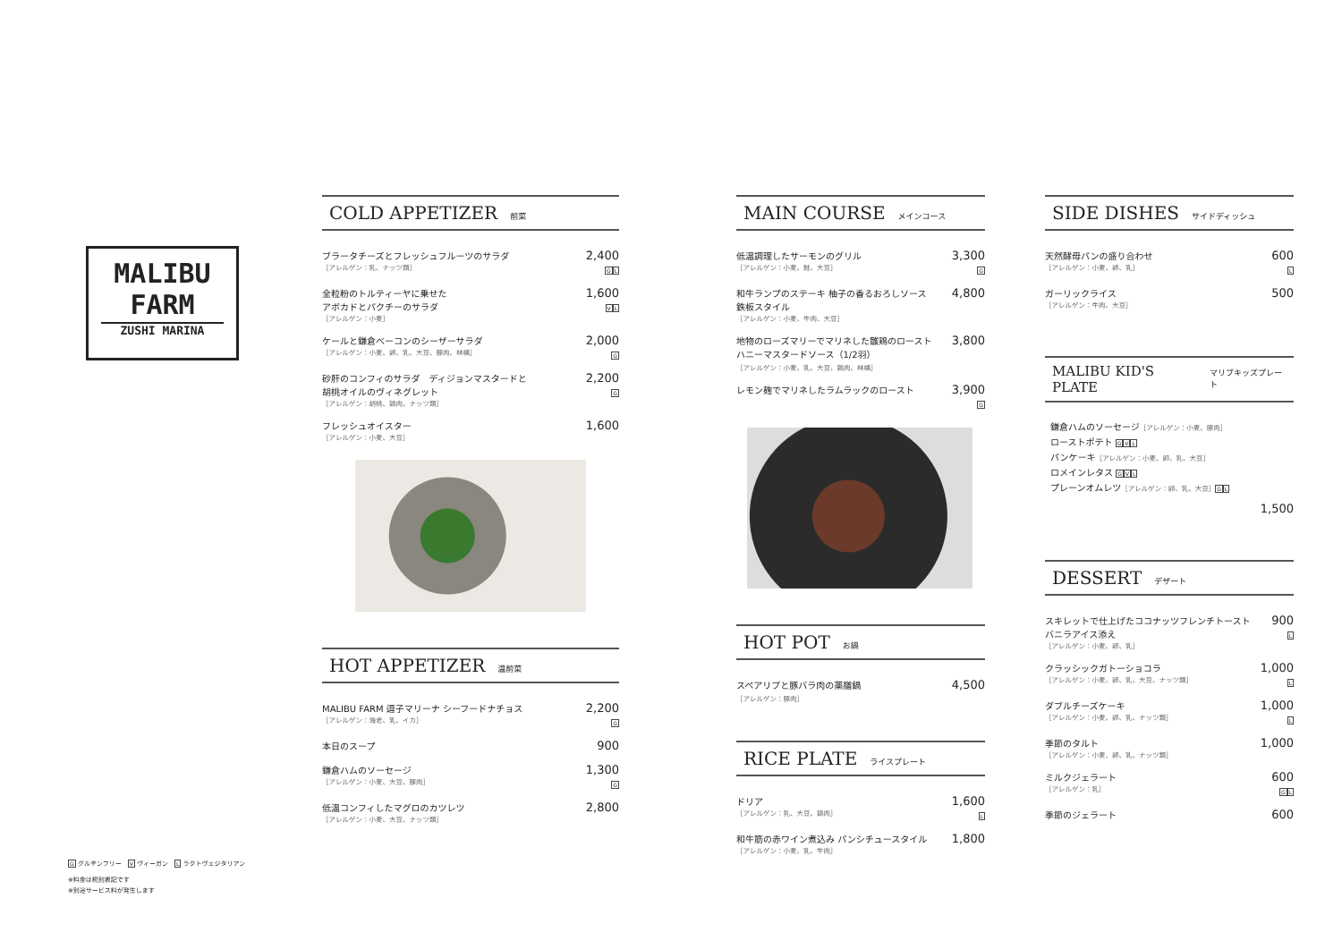MALIBU
FARM
ZUSHI MARINA
COLD APPETIZER 前菜
ブラータチーズとフレッシュフルーツのサラダ
［アレルゲン：乳、ナッツ類］
2,400
GL
全粒粉のトルティーヤに乗せた
アボカドとパクチーのサラダ
［アレルゲン：小麦］
1,600
VL
ケールと鎌倉ベーコンのシーザーサラダ
［アレルゲン：小麦、卵、乳、大豆、豚肉、林檎］
2,000
G
砂肝のコンフィのサラダ　ディジョンマスタードと
胡桃オイルのヴィネグレット
［アレルゲン：胡桃、鶏肉、ナッツ類］
2,200
G
フレッシュオイスター
［アレルゲン：小麦、大豆］
1,600
HOT APPETIZER 温前菜
MALIBU FARM 逗子マリーナ シーフードナチョス
［アレルゲン：海老、乳、イカ］
2,200
G
本日のスープ
900
鎌倉ハムのソーセージ
［アレルゲン：小麦、大豆、豚肉］
1,300
G
低温コンフィしたマグロのカツレツ
［アレルゲン：小麦、大豆、ナッツ類］
2,800
MAIN COURSE メインコース
低温調理したサーモンのグリル
［アレルゲン：小麦、鮭、大豆］
3,300
G
和牛ランプのステーキ 柚子の香るおろしソース
鉄板スタイル
［アレルゲン：小麦、牛肉、大豆］
4,800
地物のローズマリーでマリネした雛鶏のロースト
ハニーマスタードソース（1/2羽）
［アレルゲン：小麦、乳、大豆、鶏肉、林檎］
3,800
レモン麹でマリネしたラムラックのロースト
3,900
G
HOT POT お鍋
スペアリブと豚バラ肉の薬膳鍋
［アレルゲン：豚肉］
4,500
RICE PLATE ライスプレート
ドリア
［アレルゲン：乳、大豆、鶏肉］
1,600
L
和牛筋の赤ワイン煮込み パンシチュースタイル
［アレルゲン：小麦、乳、牛肉］
1,800
SIDE DISHES サイドディッシュ
天然酵母パンの盛り合わせ
［アレルゲン：小麦、卵、乳］
600
L
ガーリックライス
［アレルゲン：牛肉、大豆］
500
MALIBU KID'S PLATE マリブキッズプレート
鎌倉ハムのソーセージ［アレルゲン：小麦、豚肉］
ローストポテト GVL
パンケーキ［アレルゲン：小麦、卵、乳、大豆］
ロメインレタス GVL
プレーンオムレツ［アレルゲン：卵、乳、大豆］GL
1,500
DESSERT デザート
スキレットで仕上げたココナッツフレンチトースト
バニラアイス添え
［アレルゲン：小麦、卵、乳］
900
L
クラッシックガトーショコラ
［アレルゲン：小麦、卵、乳、大豆、ナッツ類］
1,000
L
ダブルチーズケーキ
［アレルゲン：小麦、卵、乳、ナッツ類］
1,000
L
季節のタルト
［アレルゲン：小麦、卵、乳、ナッツ類］
1,000
ミルクジェラート
［アレルゲン：乳］
600
GL
季節のジェラート
600
G グルテンフリー　V ヴィーガン　L ラクトヴェジタリアン
※料金は税別表記です
※別途サービス料が発生します